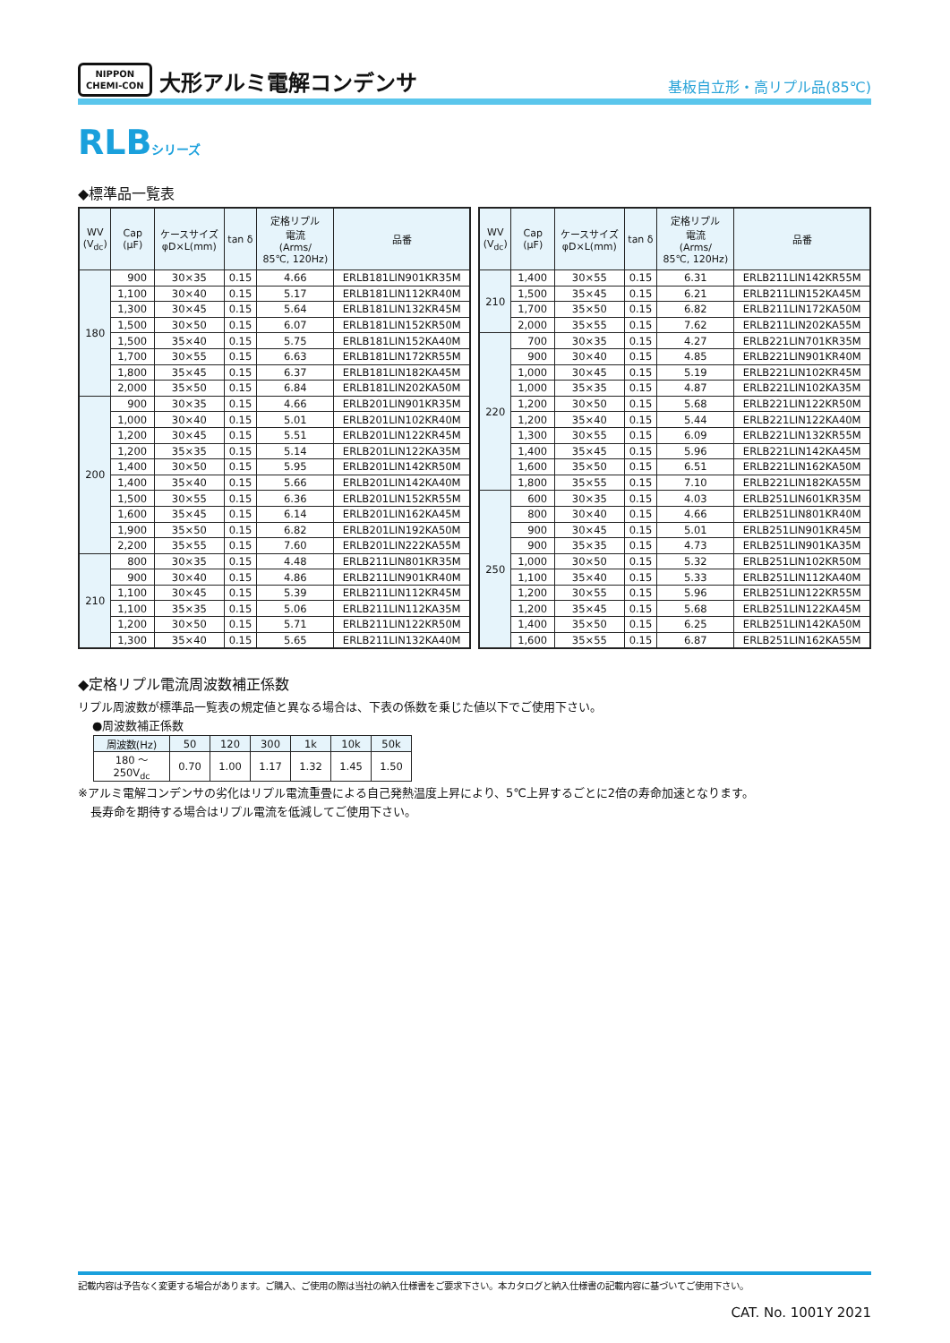NIPPON
CHEMI-CON
大形アルミ電解コンデンサ
基板自立形・高リプル品(85℃)
RLBシリーズ
◆標準品一覧表
| WV (V<sub>dc</sub>) | Cap (μF) | ケースサイズ φD×L(mm) | tan δ | 定格リプル 電流 (Arms/ 85℃, 120Hz) | 品番 |
| --- | --- | --- | --- | --- | --- |
| 180 | 900 | 30×35 | 0.15 | 4.66 | ERLB181LIN901KR35M |
| | 1,100 | 30×40 | 0.15 | 5.17 | ERLB181LIN112KR40M |
| | 1,300 | 30×45 | 0.15 | 5.64 | ERLB181LIN132KR45M |
| | 1,500 | 30×50 | 0.15 | 6.07 | ERLB181LIN152KR50M |
| | 1,500 | 35×40 | 0.15 | 5.75 | ERLB181LIN152KA40M |
| | 1,700 | 30×55 | 0.15 | 6.63 | ERLB181LIN172KR55M |
| | 1,800 | 35×45 | 0.15 | 6.37 | ERLB181LIN182KA45M |
| | 2,000 | 35×50 | 0.15 | 6.84 | ERLB181LIN202KA50M |
| 200 | 900 | 30×35 | 0.15 | 4.66 | ERLB201LIN901KR35M |
| | 1,000 | 30×40 | 0.15 | 5.01 | ERLB201LIN102KR40M |
| | 1,200 | 30×45 | 0.15 | 5.51 | ERLB201LIN122KR45M |
| | 1,200 | 35×35 | 0.15 | 5.14 | ERLB201LIN122KA35M |
| | 1,400 | 30×50 | 0.15 | 5.95 | ERLB201LIN142KR50M |
| | 1,400 | 35×40 | 0.15 | 5.66 | ERLB201LIN142KA40M |
| | 1,500 | 30×55 | 0.15 | 6.36 | ERLB201LIN152KR55M |
| | 1,600 | 35×45 | 0.15 | 6.14 | ERLB201LIN162KA45M |
| | 1,900 | 35×50 | 0.15 | 6.82 | ERLB201LIN192KA50M |
| | 2,200 | 35×55 | 0.15 | 7.60 | ERLB201LIN222KA55M |
| 210 | 800 | 30×35 | 0.15 | 4.48 | ERLB211LIN801KR35M |
| | 900 | 30×40 | 0.15 | 4.86 | ERLB211LIN901KR40M |
| | 1,100 | 30×45 | 0.15 | 5.39 | ERLB211LIN112KR45M |
| | 1,100 | 35×35 | 0.15 | 5.06 | ERLB211LIN112KA35M |
| | 1,200 | 30×50 | 0.15 | 5.71 | ERLB211LIN122KR50M |
| | 1,300 | 35×40 | 0.15 | 5.65 | ERLB211LIN132KA40M |
| WV (V<sub>dc</sub>) | Cap (μF) | ケースサイズ φD×L(mm) | tan δ | 定格リプル 電流 (Arms/ 85℃, 120Hz) | 品番 |
| --- | --- | --- | --- | --- | --- |
| 210 | 1,400 | 30×55 | 0.15 | 6.31 | ERLB211LIN142KR55M |
| | 1,500 | 35×45 | 0.15 | 6.21 | ERLB211LIN152KA45M |
| | 1,700 | 35×50 | 0.15 | 6.82 | ERLB211LIN172KA50M |
| | 2,000 | 35×55 | 0.15 | 7.62 | ERLB211LIN202KA55M |
| 220 | 700 | 30×35 | 0.15 | 4.27 | ERLB221LIN701KR35M |
| | 900 | 30×40 | 0.15 | 4.85 | ERLB221LIN901KR40M |
| | 1,000 | 30×45 | 0.15 | 5.19 | ERLB221LIN102KR45M |
| | 1,000 | 35×35 | 0.15 | 4.87 | ERLB221LIN102KA35M |
| | 1,200 | 30×50 | 0.15 | 5.68 | ERLB221LIN122KR50M |
| | 1,200 | 35×40 | 0.15 | 5.44 | ERLB221LIN122KA40M |
| | 1,300 | 30×55 | 0.15 | 6.09 | ERLB221LIN132KR55M |
| | 1,400 | 35×45 | 0.15 | 5.96 | ERLB221LIN142KA45M |
| | 1,600 | 35×50 | 0.15 | 6.51 | ERLB221LIN162KA50M |
| | 1,800 | 35×55 | 0.15 | 7.10 | ERLB221LIN182KA55M |
| 250 | 600 | 30×35 | 0.15 | 4.03 | ERLB251LIN601KR35M |
| | 800 | 30×40 | 0.15 | 4.66 | ERLB251LIN801KR40M |
| | 900 | 30×45 | 0.15 | 5.01 | ERLB251LIN901KR45M |
| | 900 | 35×35 | 0.15 | 4.73 | ERLB251LIN901KA35M |
| | 1,000 | 30×50 | 0.15 | 5.32 | ERLB251LIN102KR50M |
| | 1,100 | 35×40 | 0.15 | 5.33 | ERLB251LIN112KA40M |
| | 1,200 | 30×55 | 0.15 | 5.96 | ERLB251LIN122KR55M |
| | 1,200 | 35×45 | 0.15 | 5.68 | ERLB251LIN122KA45M |
| | 1,400 | 35×50 | 0.15 | 6.25 | ERLB251LIN142KA50M |
| | 1,600 | 35×55 | 0.15 | 6.87 | ERLB251LIN162KA55M |
◆定格リプル電流周波数補正係数
リプル周波数が標準品一覧表の規定値と異なる場合は、下表の係数を乗じた値以下でご使用下さい。
●周波数補正係数
| 周波数(Hz) | 50 | 120 | 300 | 1k | 10k | 50k |
| 180 ～ 250V<sub>dc</sub> | 0.70 | 1.00 | 1.17 | 1.32 | 1.45 | 1.50 |
※アルミ電解コンデンサの劣化はリプル電流重畳による自己発熱温度上昇により、5℃上昇するごとに2倍の寿命加速となります。
長寿命を期待する場合はリプル電流を低減してご使用下さい。
記載内容は予告なく変更する場合があります。ご購入、ご使用の際は当社の納入仕様書をご要求下さい。本カタログと納入仕様書の記載内容に基づいてご使用下さい。
CAT. No. 1001Y 2021